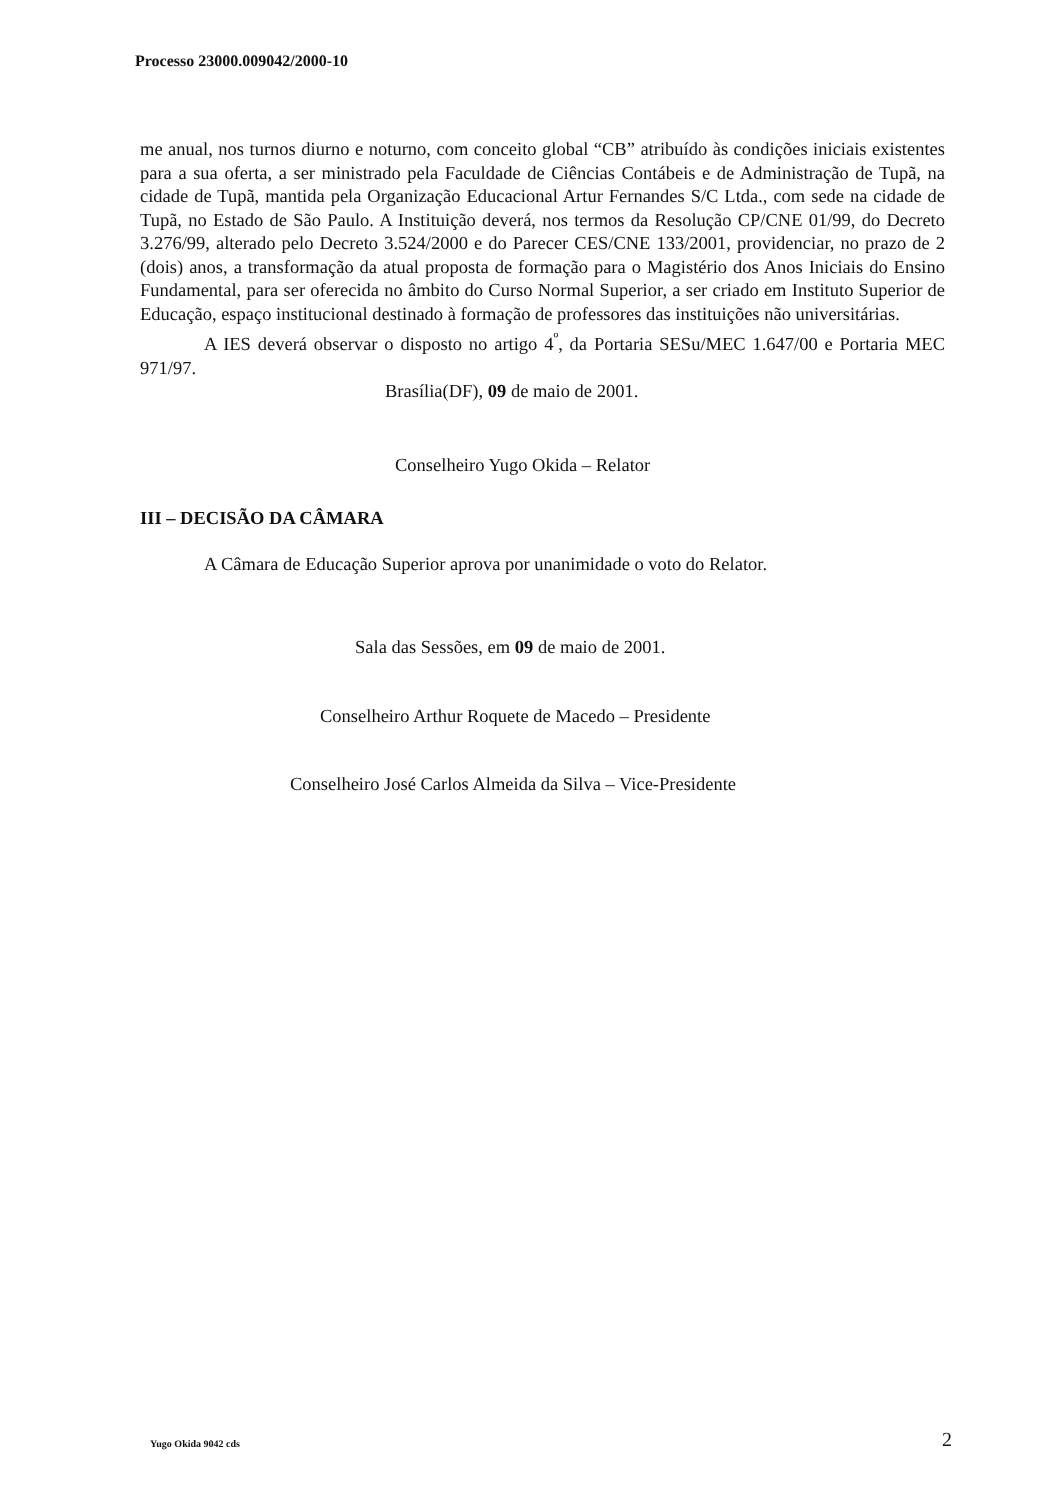Processo 23000.009042/2000-10
me anual, nos turnos diurno e noturno, com conceito global “CB” atribuído às condições iniciais existentes para a sua oferta, a ser ministrado pela Faculdade de Ciências Contábeis e de Administração de Tupã, na cidade de Tupã, mantida pela Organização Educacional Artur Fernandes S/C Ltda., com sede na cidade de Tupã, no Estado de São Paulo. A Instituição deverá, nos termos da Resolução CP/CNE 01/99, do Decreto 3.276/99, alterado pelo Decreto 3.524/2000 e do Parecer CES/CNE 133/2001, providenciar, no prazo de 2 (dois) anos, a transformação da atual proposta de formação para o Magistério dos Anos Iniciais do Ensino Fundamental, para ser oferecida no âmbito do Curso Normal Superior, a ser criado em Instituto Superior de Educação, espaço institucional destinado à formação de professores das instituições não universitárias.
A IES deverá observar o disposto no artigo 4<sup>º</sup>, da Portaria SESu/MEC 1.647/00 e Portaria MEC 971/97.
Brasília(DF), 09 de maio de 2001.
Conselheiro Yugo Okida – Relator
III – DECISÃO DA CÂMARA
A Câmara de Educação Superior aprova por unanimidade o voto do Relator.
Sala das Sessões, em 09 de maio de 2001.
Conselheiro Arthur Roquete de Macedo – Presidente
Conselheiro José Carlos Almeida da Silva – Vice-Presidente
Yugo Okida 9042 cds 2